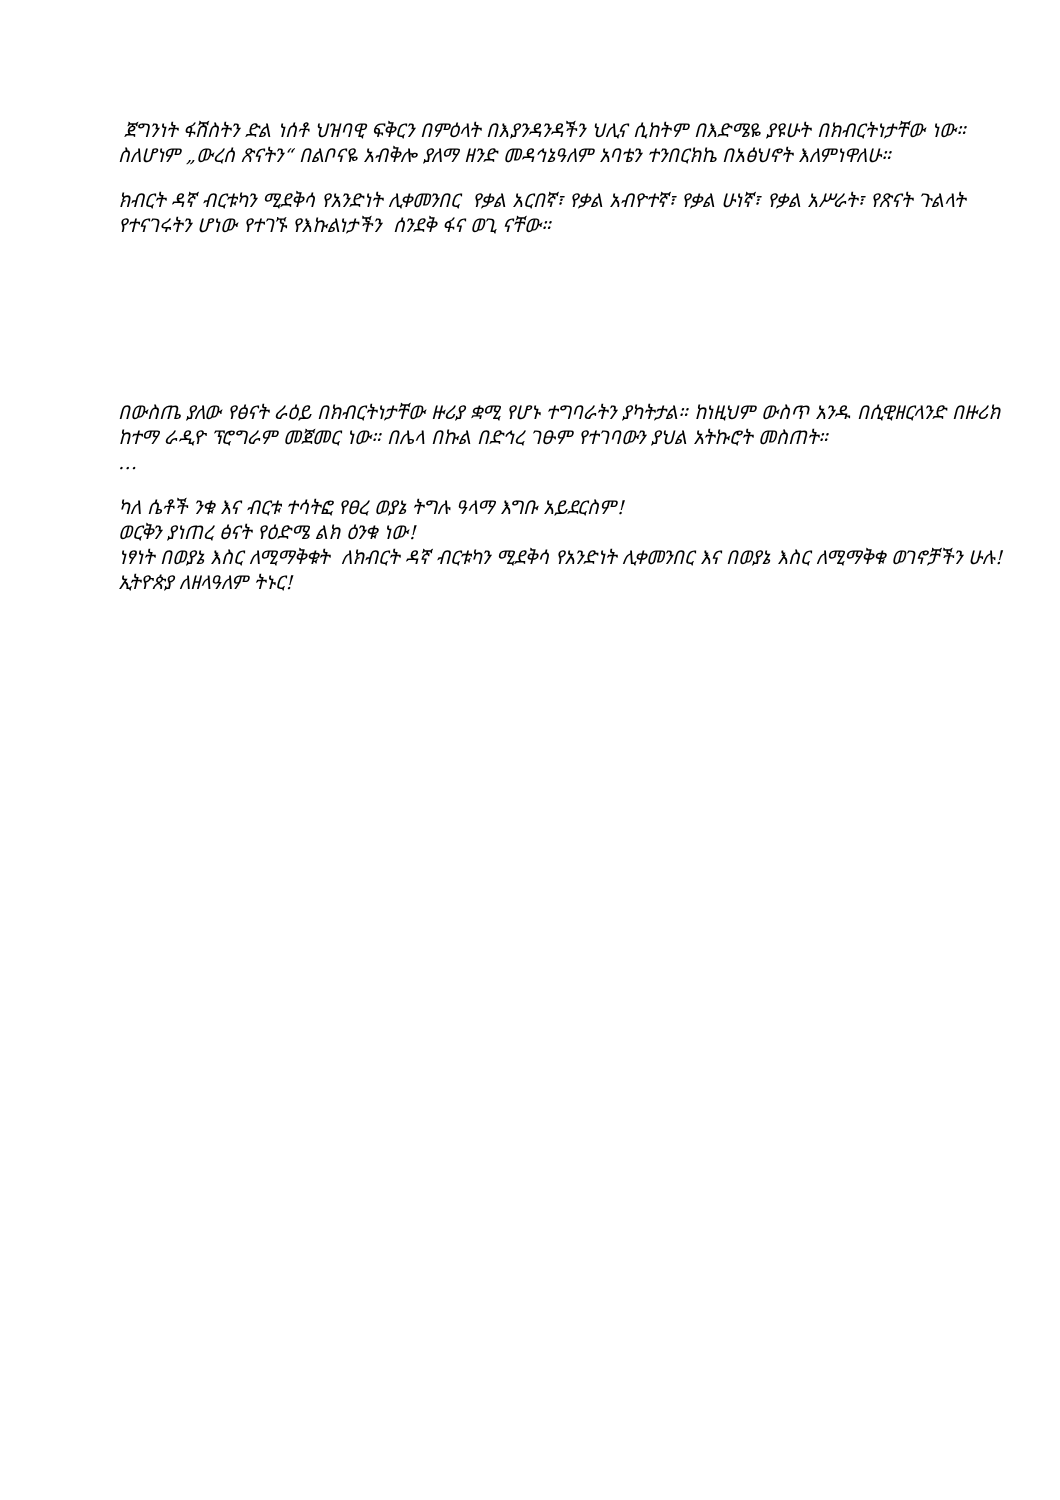ጀግንነት ፋሽስትን ድል ነሰቶ ህዝባዊ ፍቅርን በምዕላት በእያንዳንዳችን ህሊና ሲከትም በእድሜዬ ያዩሁት በክብርትነታቸው ነው። ስለሆነም „ውረሰ ጽናትን“ በልቦናዬ አብቅሎ ያለማ ዘንድ መዳኅኔዓለም አባቴን ተንበርክኬ በአፅህኖት እለምነዋለሁ።
ክብርት ዳኛ ብርቱካን ሚደቅሳ የአንድነት ሊቀመንበር የቃል አርበኛ፣ የቃል አብዮተኛ፣ የቃል ሁነኛ፣ የቃል አሥራት፣ የጽናት ጉልላት የተናገሩትን ሆነው የተገኙ የእኩልነታችን ሰንደቅ ፋና ወጊ ናቸው።
በውስጤ ያለው የፅናት ራዕይ በክብርትነታቸው ዙሪያ ቋሚ የሆኑ ተግባራትን ያካትታል። ከነዚህም ውስጥ አንዱ በሲዊዘርላንድ በዙሪክ ከተማ ራዲዮ ፕሮግራም መጀመር ነው። በሌላ በኩል በድኅረ ገፁም የተገባውን ያህል አትኩሮት መስጠት።
…
ካለ ሴቶች ንቁ እና ብርቱ ተሳትፎ የፀረ ወያኔ ትግሉ ዓላማ እግቡ አይደርስም!
ወርቅን ያነጠረ ፅናት የዕድሜ ልክ ዕንቁ ነው!
ነፃነት በወያኔ እስር ለሚማቅቁት ለክብርት ዳኛ ብርቱካን ሚደቅሳ የአንድነት ሊቀመንበር እና በወያኔ እስር ለሚማቅቁ ወገኖቻችን ሁሉ!
ኢትዮጵያ ለዘላዓለም ትኑር!